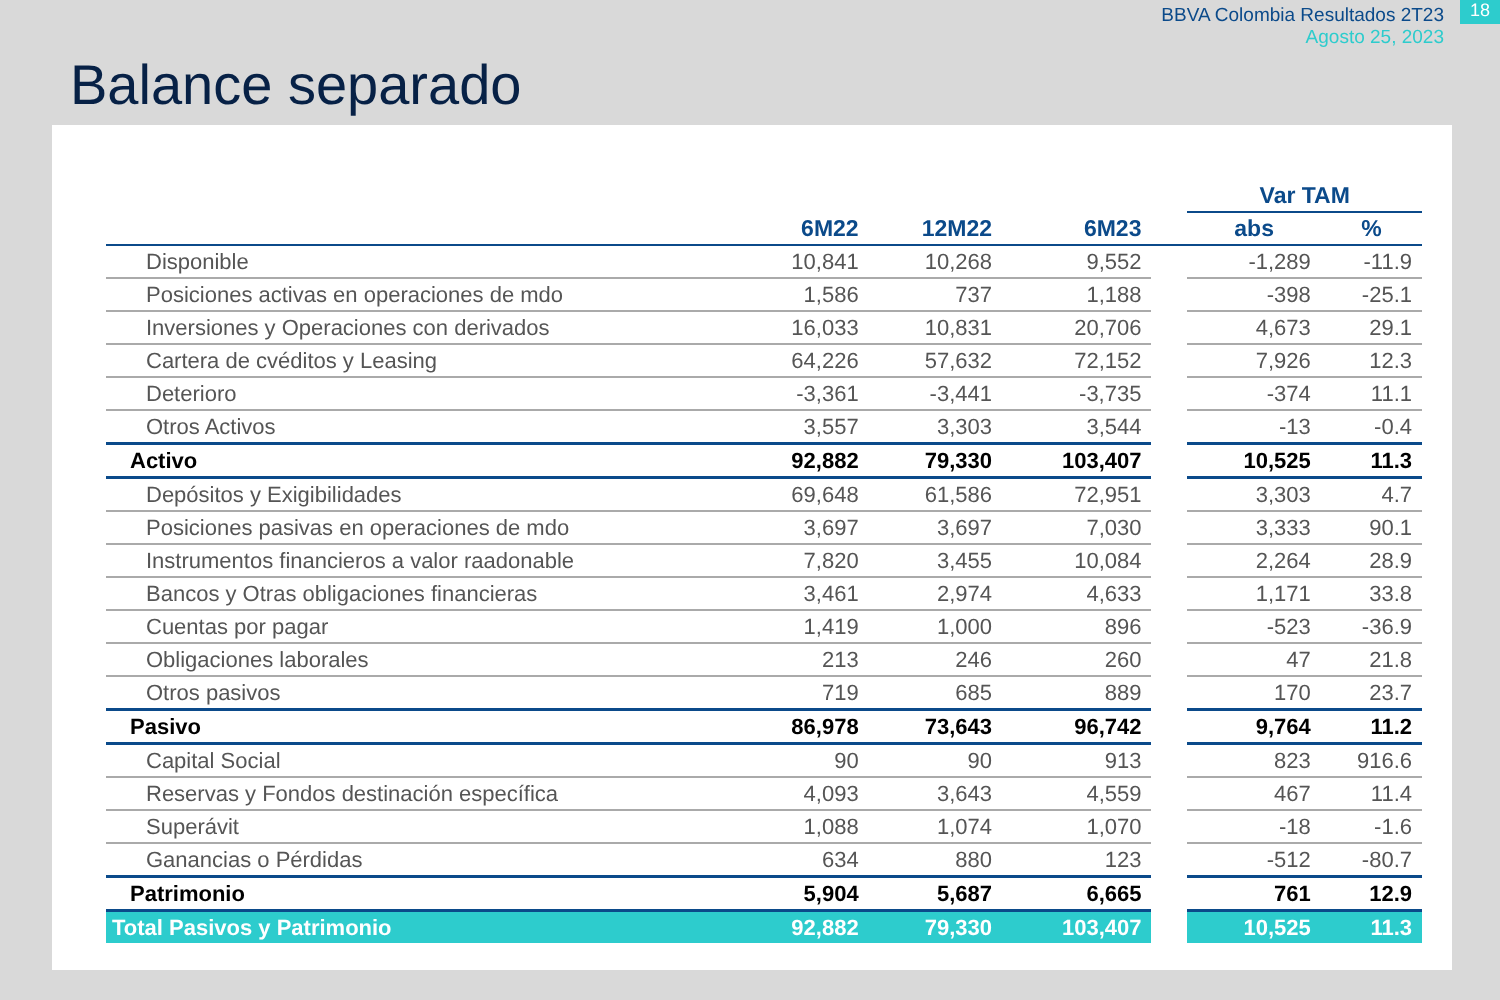BBVA Colombia Resultados 2T23
Agosto 25, 2023
18
Balance separado
| | | | | | Var TAM | |
| --- | --- | --- | --- | --- | --- | --- |
| | 6M22 | 12M22 | 6M23 | | abs | % |
| Disponible | 10,841 | 10,268 | 9,552 | | -1,289 | -11.9 |
| Posiciones activas en operaciones de mdo | 1,586 | 737 | 1,188 | | -398 | -25.1 |
| Inversiones y Operaciones con derivados | 16,033 | 10,831 | 20,706 | | 4,673 | 29.1 |
| Cartera de cvéditos y Leasing | 64,226 | 57,632 | 72,152 | | 7,926 | 12.3 |
| Deterioro | -3,361 | -3,441 | -3,735 | | -374 | 11.1 |
| Otros Activos | 3,557 | 3,303 | 3,544 | | -13 | -0.4 |
| Activo | 92,882 | 79,330 | 103,407 | | 10,525 | 11.3 |
| Depósitos y Exigibilidades | 69,648 | 61,586 | 72,951 | | 3,303 | 4.7 |
| Posiciones pasivas en operaciones de mdo | 3,697 | 3,697 | 7,030 | | 3,333 | 90.1 |
| Instrumentos financieros a valor raadonable | 7,820 | 3,455 | 10,084 | | 2,264 | 28.9 |
| Bancos y Otras obligaciones financieras | 3,461 | 2,974 | 4,633 | | 1,171 | 33.8 |
| Cuentas por pagar | 1,419 | 1,000 | 896 | | -523 | -36.9 |
| Obligaciones laborales | 213 | 246 | 260 | | 47 | 21.8 |
| Otros pasivos | 719 | 685 | 889 | | 170 | 23.7 |
| Pasivo | 86,978 | 73,643 | 96,742 | | 9,764 | 11.2 |
| Capital Social | 90 | 90 | 913 | | 823 | 916.6 |
| Reservas y Fondos destinación específica | 4,093 | 3,643 | 4,559 | | 467 | 11.4 |
| Superávit | 1,088 | 1,074 | 1,070 | | -18 | -1.6 |
| Ganancias o Pérdidas | 634 | 880 | 123 | | -512 | -80.7 |
| Patrimonio | 5,904 | 5,687 | 6,665 | | 761 | 12.9 |
| Total Pasivos y Patrimonio | 92,882 | 79,330 | 103,407 | | 10,525 | 11.3 |